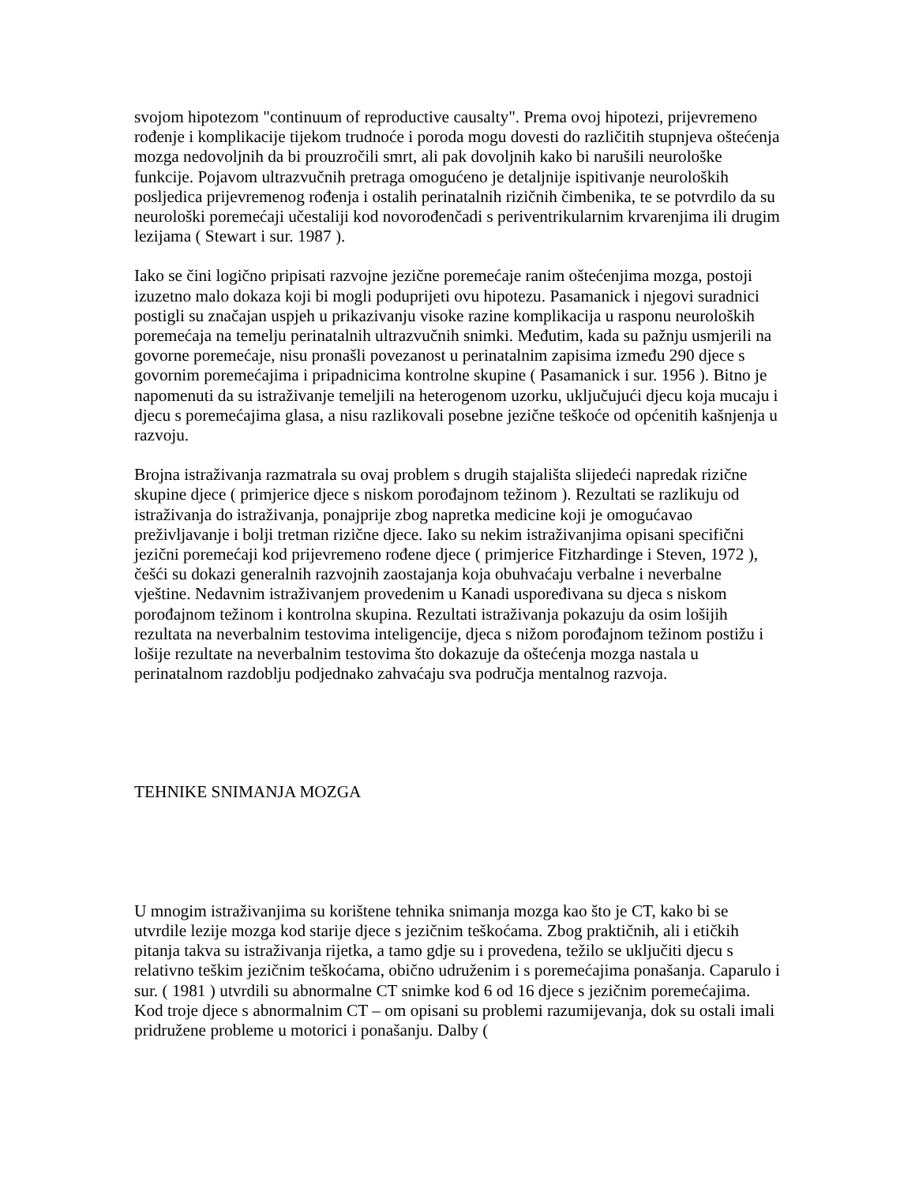svojom hipotezom "continuum of reproductive causalty". Prema ovoj hipotezi, prijevremeno rođenje i komplikacije tijekom trudnoće i poroda mogu dovesti do različitih stupnjeva oštećenja mozga nedovoljnih da bi prouzročili smrt, ali pak dovoljnih kako bi narušili neurološke funkcije. Pojavom ultrazvučnih pretraga omogućeno je detaljnije ispitivanje neuroloških posljedica prijevremenog rođenja i ostalih perinatalnih rizičnih čimbenika, te se potvrdilo da su neurološki poremećaji učestaliji kod novorođenčadi s periventrikularnim krvarenjima ili drugim lezijama ( Stewart i sur. 1987 ).
Iako se čini logično pripisati razvojne jezične poremećaje ranim oštećenjima mozga, postoji izuzetno malo dokaza koji bi mogli poduprijeti ovu hipotezu. Pasamanick i njegovi suradnici postigli su značajan uspjeh u prikazivanju visoke razine komplikacija u rasponu neuroloških poremećaja na temelju perinatalnih ultrazvučnih snimki. Međutim, kada su pažnju usmjerili na govorne poremećaje, nisu pronašli povezanost u perinatalnim zapisima između 290 djece s govornim poremećajima i pripadnicima kontrolne skupine ( Pasamanick i sur. 1956 ). Bitno je napomenuti da su istraživanje temeljili na heterogenom uzorku, uključujući djecu koja mucaju i djecu s poremećajima glasa, a nisu razlikovali posebne jezične teškoće od općenitih kašnjenja u razvoju.
Brojna istraživanja razmatrala su ovaj problem s drugih stajališta slijedeći napredak rizične skupine djece ( primjerice djece s niskom porođajnom težinom ). Rezultati se razlikuju od istraživanja do istraživanja, ponajprije zbog napretka medicine koji je omogućavao preživljavanje i bolji tretman rizične djece. Iako su nekim istraživanjima opisani specifični jezični poremećaji kod prijevremeno rođene djece ( primjerice Fitzhardinge i Steven, 1972 ), češći su dokazi generalnih razvojnih zaostajanja koja obuhvaćaju verbalne i neverbalne vještine. Nedavnim istraživanjem provedenim u Kanadi uspoređivana su djeca s niskom porođajnom težinom i kontrolna skupina. Rezultati istraživanja pokazuju da osim lošijih rezultata na neverbalnim testovima inteligencije, djeca s nižom porođajnom težinom postižu i lošije rezultate na neverbalnim testovima što dokazuje da oštećenja mozga nastala u perinatalnom razdoblju podjednako zahvaćaju sva područja mentalnog razvoja.
TEHNIKE SNIMANJA MOZGA
U mnogim istraživanjima su korištene tehnika snimanja mozga kao što je CT, kako bi se utvrdile lezije mozga kod starije djece s jezičnim teškoćama. Zbog praktičnih, ali i etičkih pitanja takva su istraživanja rijetka, a tamo gdje su i provedena, težilo se uključiti djecu s relativno teškim jezičnim teškoćama, obično udruženim i s poremećajima ponašanja. Caparulo i sur. ( 1981 ) utvrdili su abnormalne CT snimke kod 6 od 16 djece s jezičnim poremećajima. Kod troje djece s abnormalnim CT – om opisani su problemi razumijevanja, dok su ostali imali pridružene probleme u motorici i ponašanju. Dalby (